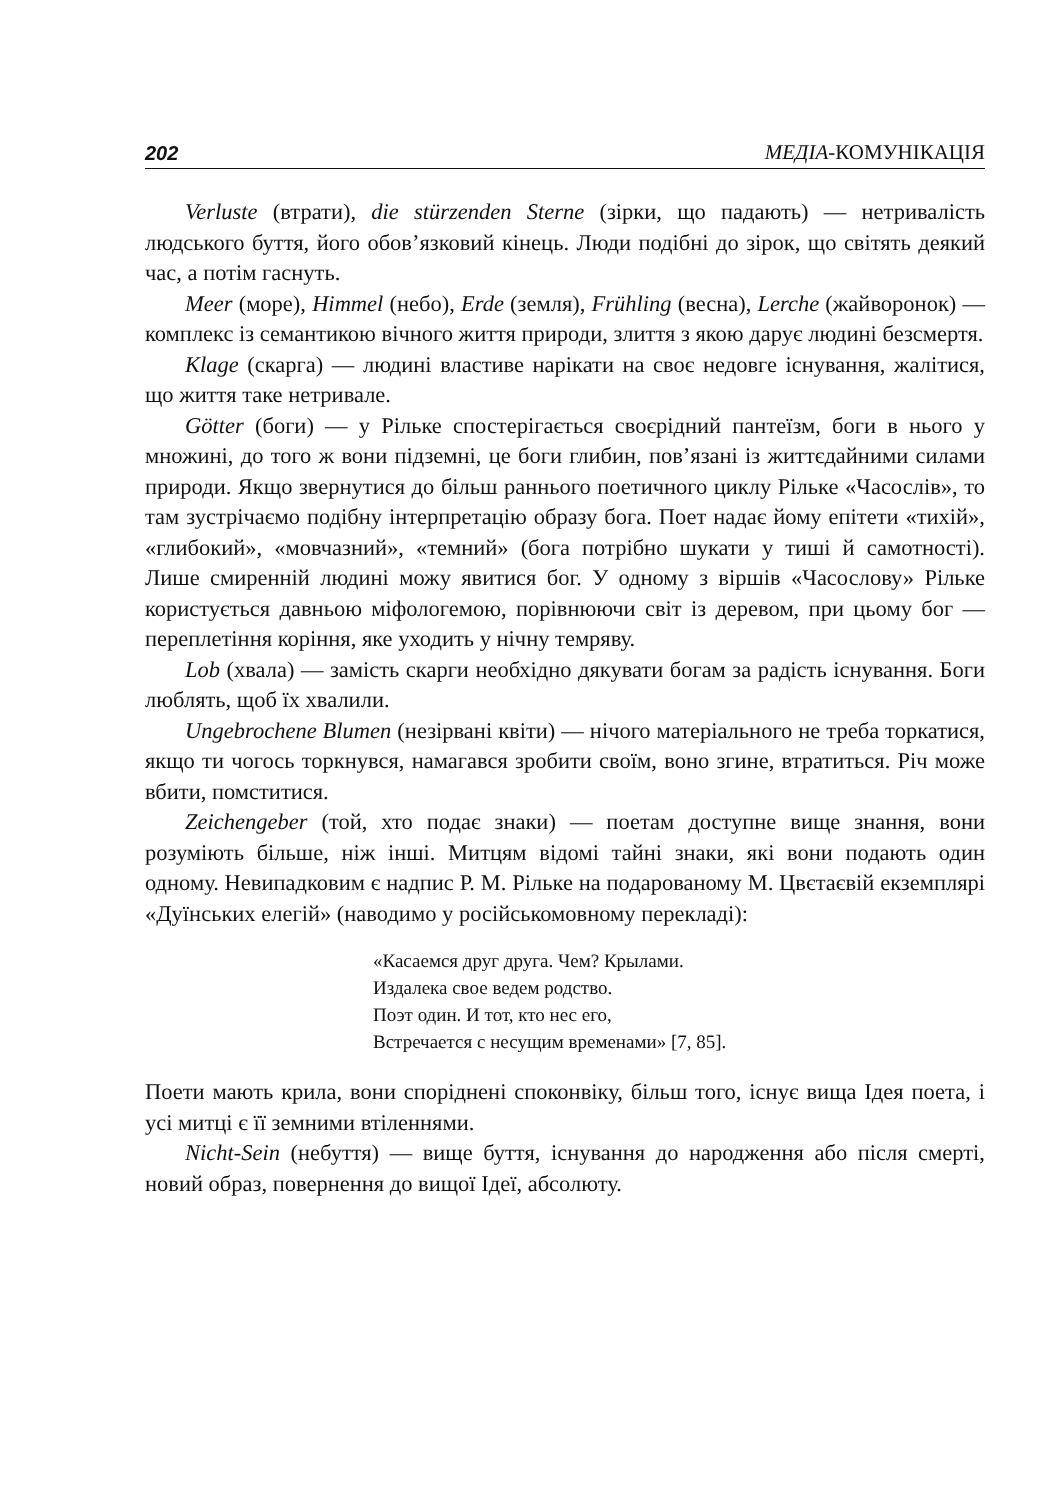202 МЕДІА-КОМУНІКАЦІЯ
Verluste (втрати), die stürzenden Sterne (зірки, що падають) — нетривалість людського буття, його обов’язковий кінець. Люди подібні до зірок, що світять деякий час, а потім гаснуть.
Meer (море), Himmel (небо), Erde (земля), Frühling (весна), Lerche (жайворонок) — комплекс із семантикою вічного життя природи, злиття з якою дарує людині безсмертя.
Klage (скарга) — людині властиве нарікати на своє недовге існування, жалітися, що життя таке нетривале.
Götter (боги) — у Рільке спостерігається своєрідний пантеїзм, боги в нього у множині, до того ж вони підземні, це боги глибин, пов’язані із життєдайними силами природи. Якщо звернутися до більш раннього поетичного циклу Рільке «Часослів», то там зустрічаємо подібну інтерпретацію образу бога. Поет надає йому епітети «тихій», «глибокий», «мовчазний», «темний» (бога потрібно шукати у тиші й самотності). Лише смиренній людині можу явитися бог. У одному з віршів «Часослову» Рільке користується давньою міфологемою, порівнюючи світ із деревом, при цьому бог — переплетіння коріння, яке уходить у нічну темряву.
Lob (хвала) — замість скарги необхідно дякувати богам за радість існування. Боги люблять, щоб їх хвалили.
Ungebrochene Blumen (незірвані квіти) — нічого матеріального не треба торкатися, якщо ти чогось торкнувся, намагався зробити своїм, воно згине, втратиться. Річ може вбити, помститися.
Zeichengeber (той, хто подає знаки) — поетам доступне вище знання, вони розуміють більше, ніж інші. Митцям відомі тайні знаки, які вони подають один одному. Невипадковим є надпис Р. М. Рільке на подарованому М. Цвєтаєвій екземплярі «Дуїнських елегій» (наводимо у російськомовному перекладі):
«Касаемся друг друга. Чем? Крылами.
Издалека свое ведем родство.
Поэт один. И тот, кто нес его,
Встречается с несущим временами» [7, 85].
Поети мають крила, вони споріднені споконвіку, більш того, існує вища Ідея поета, і усі митці є її земними втіленнями.
Nicht-Sein (небуття) — вище буття, існування до народження або після смерті, новий образ, повернення до вищої Ідеї, абсолюту.